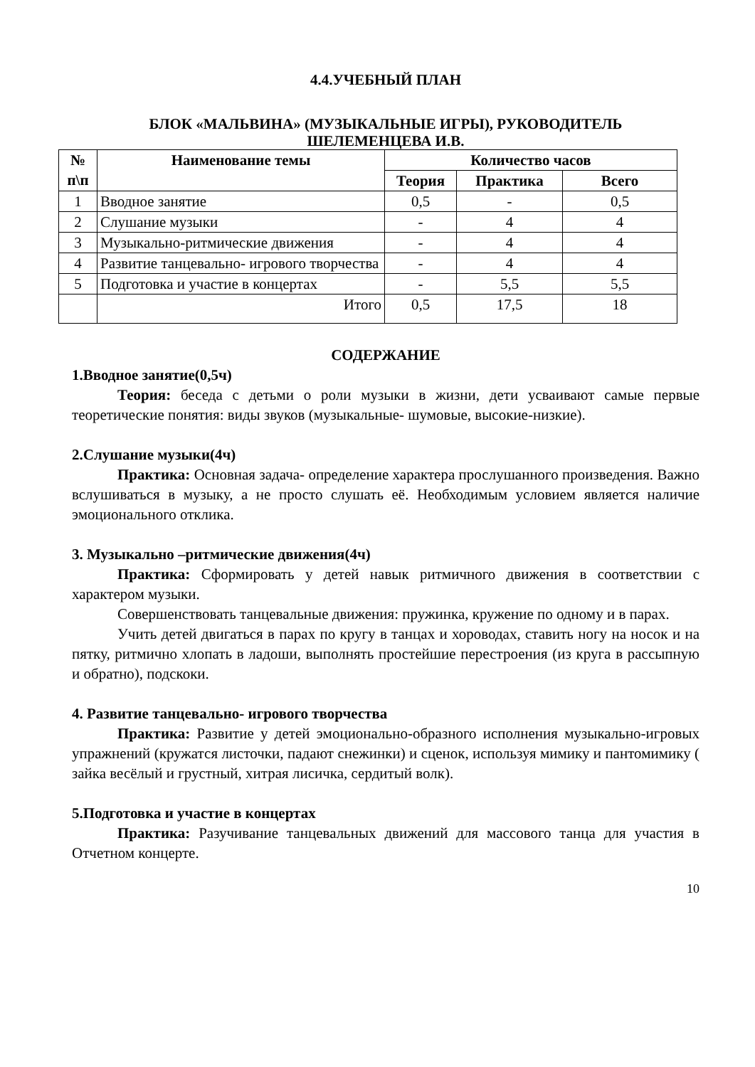4.4.УЧЕБНЫЙ ПЛАН
БЛОК «МАЛЬВИНА» (МУЗЫКАЛЬНЫЕ ИГРЫ), РУКОВОДИТЕЛЬ
ШЕЛЕМЕНЦЕВА И.В.
| № п\п | Наименование темы | Количество часов | | |
| --- | --- | --- | --- | --- |
| | | Теория | Практика | Всего |
| 1 | Вводное занятие | 0,5 | - | 0,5 |
| 2 | Слушание музыки | - | 4 | 4 |
| 3 | Музыкально-ритмические движения | - | 4 | 4 |
| 4 | Развитие танцевально- игрового творчества | - | 4 | 4 |
| 5 | Подготовка и участие в концертах | - | 5,5 | 5,5 |
| | Итого | 0,5 | 17,5 | 18 |
СОДЕРЖАНИЕ
1.Вводное занятие(0,5ч)
Теория: беседа с детьми о роли музыки в жизни, дети усваивают самые первые теоретические понятия: виды звуков (музыкальные- шумовые, высокие-низкие).
2.Слушание музыки(4ч)
Практика: Основная задача- определение характера прослушанного произведения. Важно вслушиваться в музыку, а не просто слушать её. Необходимым условием является наличие эмоционального отклика.
3. Музыкально –ритмические движения(4ч)
Практика: Сформировать у детей навык ритмичного движения в соответствии с характером музыки.
Совершенствовать танцевальные движения: пружинка, кружение по одному и в парах.
Учить детей двигаться в парах по кругу в танцах и хороводах, ставить ногу на носок и на пятку, ритмично хлопать в ладоши, выполнять простейшие перестроения (из круга в рассыпную и обратно), подскоки.
4. Развитие танцевально- игрового творчества
Практика: Развитие у детей эмоционально-образного исполнения музыкально-игровых упражнений (кружатся листочки, падают снежинки) и сценок, используя мимику и пантомимику ( зайка весёлый и грустный, хитрая лисичка, сердитый волк).
5.Подготовка и участие в концертах
Практика: Разучивание танцевальных движений для массового танца для участия в Отчетном концерте.
10